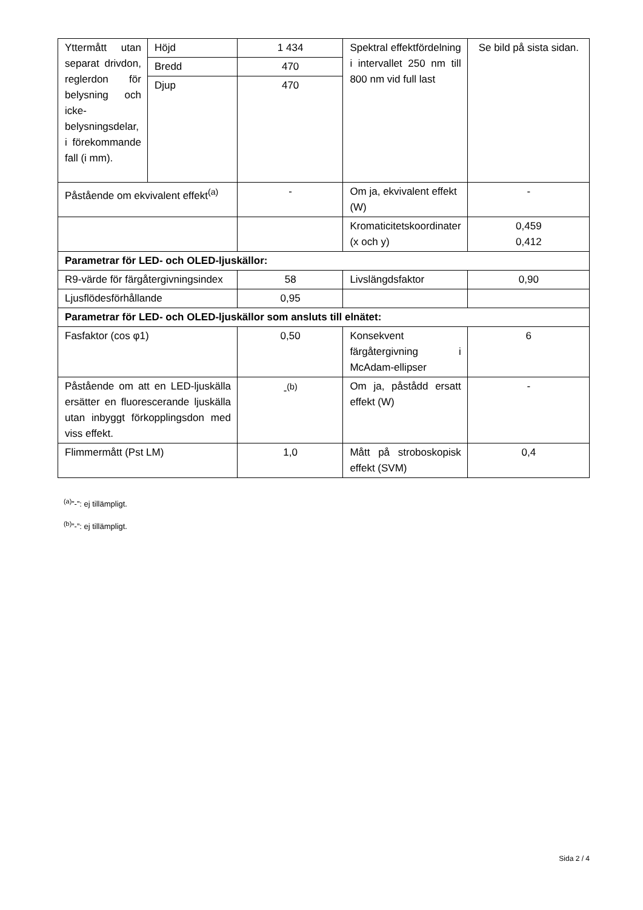| Yttermått utan separat drivdon, reglerdon för belysning och icke-belysningsdelar, i förekommande fall (i mm). | Höjd | 1 434 | Spektral effektfördelning i intervallet 250 nm till 800 nm vid full last | Se bild på sista sidan. |
| | Bredd | 470 | | |
| | Djup | 470 | | |
| Påstående om ekvivalent effekt<sup>(a)</sup> | | - | Om ja, ekvivalent effekt (W) | - |
| | | | Kromaticitetskoordinater (x och y) | 0,459 0,412 |
| Parametrar för LED- och OLED-ljuskällor: | | | | |
| R9-värde för färgåtergivningsindex | | 58 | Livslängdsfaktor | 0,90 |
| Ljusflödesförhållande | | 0,95 | | |
| Parametrar för LED- och OLED-ljuskällor som ansluts till elnätet: | | | | |
| Fasfaktor (cos φ1) | | 0,50 | Konsekvent färgåtergivning i McAdam-ellipser | 6 |
| Påstående om att en LED-ljuskälla ersätter en fluorescerande ljuskälla utan inbyggt förkopplingsdon med viss effekt. | | -<sup>(b)</sup> | Om ja, påstådd ersatt effekt (W) | - |
| Flimmermått (Pst LM) | | 1,0 | Mått på stroboskopisk effekt (SVM) | 0,4 |
<sup>(a)</sup>”-”: ej tillämpligt.
<sup>(b)</sup>”-”: ej tillämpligt.
Sida 2 / 4